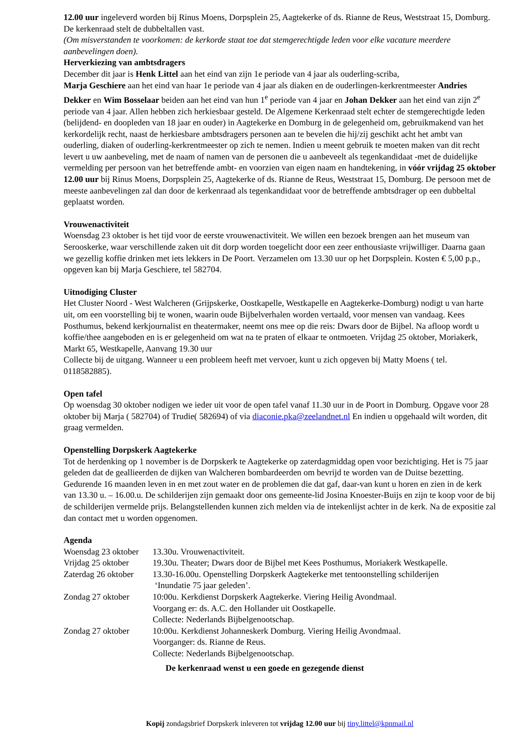12.00 uur ingeleverd worden bij Rinus Moens, Dorpsplein 25, Aagtekerke of ds. Rianne de Reus, Weststraat 15, Domburg. De kerkenraad stelt de dubbeltallen vast.
(Om misverstanden te voorkomen: de kerkorde staat toe dat stemgerechtigde leden voor elke vacature meerdere aanbevelingen doen).
Herverkiezing van ambtsdragers
December dit jaar is Henk Littel aan het eind van zijn 1e periode van 4 jaar als ouderling-scriba,
Marja Geschiere aan het eind van haar 1e periode van 4 jaar als diaken en de ouderlingen-kerkrentmeester Andries Dekker en Wim Bosselaar beiden aan het eind van hun 1<sup>e</sup> periode van 4 jaar en Johan Dekker aan het eind van zijn 2<sup>e</sup> periode van 4 jaar. Allen hebben zich herkiesbaar gesteld. De Algemene Kerkenraad stelt echter de stemgerechtigde leden (belijdend- en doopleden van 18 jaar en ouder) in Aagtekerke en Domburg in de gelegenheid om, gebruikmakend van het kerkordelijk recht, naast de herkiesbare ambtsdragers personen aan te bevelen die hij/zij geschikt acht het ambt van ouderling, diaken of ouderling-kerkrentmeester op zich te nemen. Indien u meent gebruik te moeten maken van dit recht levert u uw aanbeveling, met de naam of namen van de personen die u aanbeveelt als tegenkandidaat -met de duidelijke vermelding per persoon van het betreffende ambt- en voorzien van eigen naam en handtekening, in vóór vrijdag 25 oktober 12.00 uur bij Rinus Moens, Dorpsplein 25, Aagtekerke of ds. Rianne de Reus, Weststraat 15, Domburg. De persoon met de meeste aanbevelingen zal dan door de kerkenraad als tegenkandidaat voor de betreffende ambtsdrager op een dubbeltal geplaatst worden.
Vrouwenactiviteit
Woensdag 23 oktober is het tijd voor de eerste vrouwenactiviteit. We willen een bezoek brengen aan het museum van Serooskerke, waar verschillende zaken uit dit dorp worden toegelicht door een zeer enthousiaste vrijwilliger. Daarna gaan we gezellig koffie drinken met iets lekkers in De Poort. Verzamelen om 13.30 uur op het Dorpsplein. Kosten € 5,00 p.p., opgeven kan bij Marja Geschiere, tel 582704.
Uitnodiging Cluster
Het Cluster Noord - West Walcheren (Grijpskerke, Oostkapelle, Westkapelle en Aagtekerke-Domburg) nodigt u van harte uit, om een voorstelling bij te wonen, waarin oude Bijbelverhalen worden vertaald, voor mensen van vandaag. Kees Posthumus, bekend kerkjournalist en theatermaker, neemt ons mee op die reis: Dwars door de Bijbel. Na afloop wordt u koffie/thee aangeboden en is er gelegenheid om wat na te praten of elkaar te ontmoeten. Vrijdag 25 oktober, Moriakerk, Markt 65, Westkapelle, Aanvang 19.30 uur
Collecte bij de uitgang. Wanneer u een probleem heeft met vervoer, kunt u zich opgeven bij Matty Moens ( tel. 0118582885).
Open tafel
Op woensdag 30 oktober nodigen we ieder uit voor de open tafel vanaf 11.30 uur in de Poort in Domburg. Opgave voor 28 oktober bij Marja ( 582704) of Trudie( 582694) of via diaconie.pka@zeelandnet.nl En indien u opgehaald wilt worden, dit graag vermelden.
Openstelling Dorpskerk Aagtekerke
Tot de herdenking op 1 november is de Dorpskerk te Aagtekerke op zaterdagmiddag open voor bezichtiging. Het is 75 jaar geleden dat de geallieerden de dijken van Walcheren bombardeerden om bevrijd te worden van de Duitse bezetting. Gedurende 16 maanden leven in en met zout water en de problemen die dat gaf, daar-van kunt u horen en zien in de kerk van 13.30 u. – 16.00.u. De schilderijen zijn gemaakt door ons gemeente-lid Josina Knoester-Buijs en zijn te koop voor de bij de schilderijen vermelde prijs. Belangstellenden kunnen zich melden via de intekenlijst achter in de kerk. Na de expositie zal dan contact met u worden opgenomen.
Agenda
| Woensdag 23 oktober | 13.30u. Vrouwenactiviteit. |
| Vrijdag 25 oktober | 19.30u. Theater; Dwars door de Bijbel met Kees Posthumus, Moriakerk Westkapelle. |
| Zaterdag 26 oktober | 13.30-16.00u. Openstelling Dorpskerk Aagtekerke met tentoonstelling schilderijen ‘Inundatie 75 jaar geleden’. |
| Zondag 27 oktober | 10:00u. Kerkdienst Dorpskerk Aagtekerke. Viering Heilig Avondmaal. Voorgang er: ds. A.C. den Hollander uit Oostkapelle. Collecte: Nederlands Bijbelgenootschap. |
| Zondag 27 oktober | 10:00u. Kerkdienst Johanneskerk Domburg. Viering Heilig Avondmaal. Voorganger: ds. Rianne de Reus. Collecte: Nederlands Bijbelgenootschap. |
De kerkenraad wenst u een goede en gezegende dienst
Kopij zondagsbrief Dorpskerk inleveren tot vrijdag 12.00 uur bij tiny.littel@kpnmail.nl